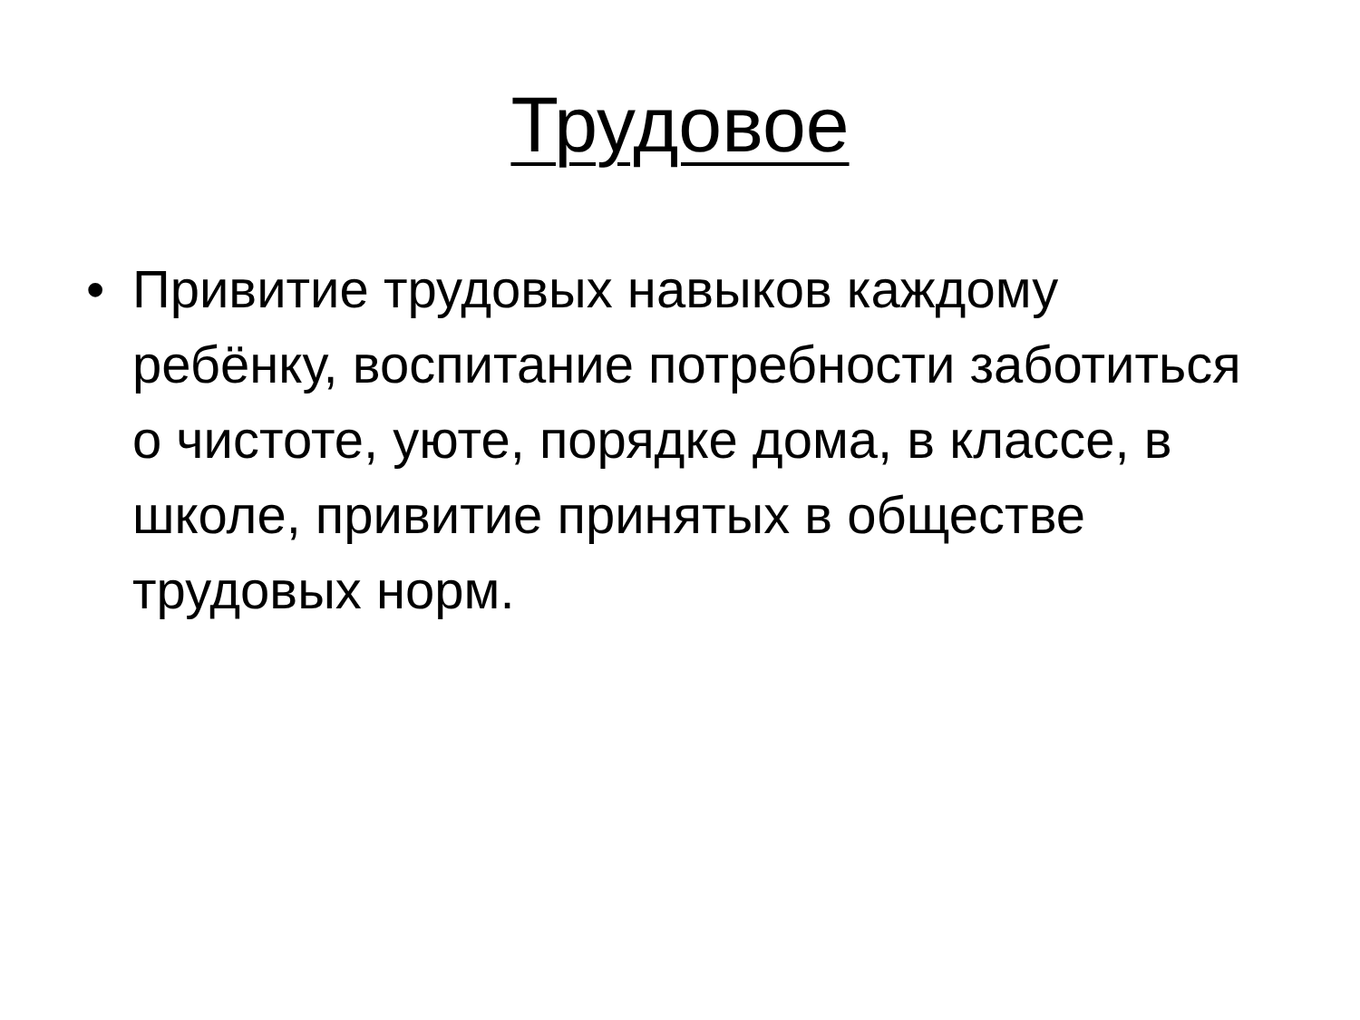Трудовое
• Привитие трудовых навыков каждому ребёнку, воспитание потребности заботиться о чистоте, уюте, порядке дома, в классе, в школе, привитие принятых в обществе трудовых норм.